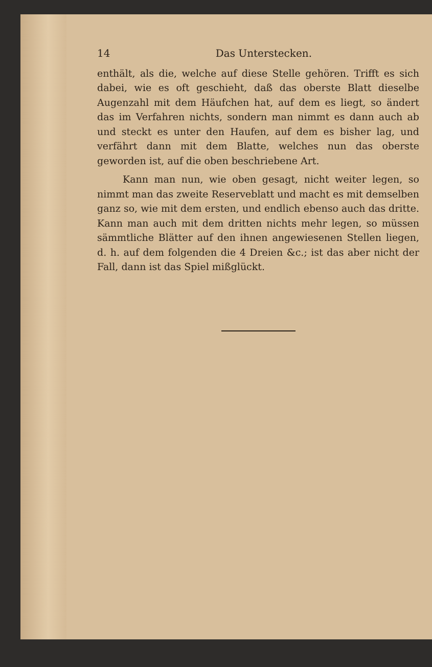14 Das Unterstecken.
enthält, als die, welche auf diese Stelle gehören. Trifft es sich dabei, wie es oft geschieht, daß das oberste Blatt dieselbe Augenzahl mit dem Häufchen hat, auf dem es liegt, so ändert das im Verfahren nichts, sondern man nimmt es dann auch ab und steckt es unter den Haufen, auf dem es bisher lag, und verfährt dann mit dem Blatte, welches nun das oberste geworden ist, auf die oben beschriebene Art.
Kann man nun, wie oben gesagt, nicht weiter legen, so nimmt man das zweite Reserveblatt und macht es mit demselben ganz so, wie mit dem ersten, und endlich ebenso auch das dritte. Kann man auch mit dem dritten nichts mehr legen, so müssen sämmtliche Blätter auf den ihnen angewiesenen Stellen liegen, d. h. auf dem folgenden die 4 Dreien &c.; ist das aber nicht der Fall, dann ist das Spiel mißglückt.